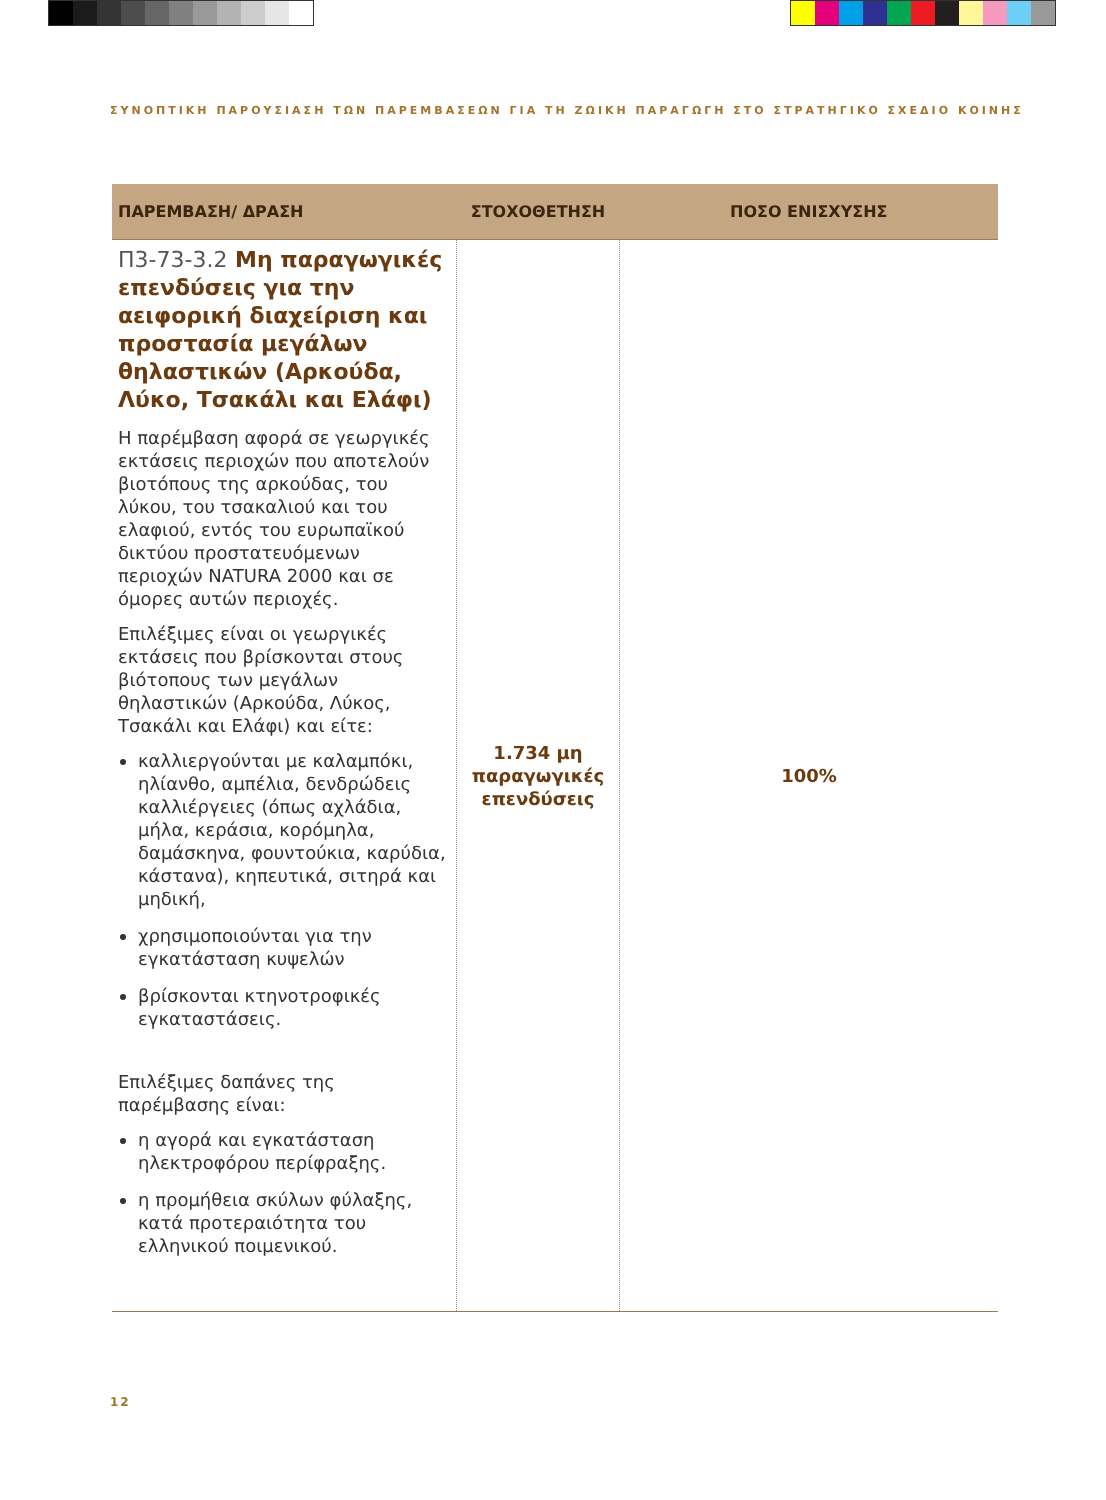ΣΥΝΟΠΤΙΚΗ ΠΑΡΟΥΣΙΑΣΗ ΤΩΝ ΠΑΡΕΜΒΑΣΕΩΝ ΓΙΑ ΤΗ ΖΩΙΚΗ ΠΑΡΑΓΩΓΗ ΣΤΟ ΣΤΡΑΤΗΓΙΚΟ ΣΧΕΔΙΟ ΚΟΙΝΗΣ
| ΠΑΡΕΜΒΑΣΗ/ ΔΡΑΣΗ | ΣΤΟΧΟΘΕΤΗΣΗ | ΠΟΣΟ ΕΝΙΣΧΥΣΗΣ |
| --- | --- | --- |
| Π3-73-3.2 Μη παραγωγικές επενδύσεις για την αειφορική διαχείριση και προστασία μεγάλων θηλαστικών (Αρκούδα, Λύκο, Τσακάλι και Ελάφι) Η παρέμβαση αφορά σε γεωργικές εκτάσεις περιοχών που αποτελούν βιοτόπους της αρκούδας, του λύκου, του τσακαλιού και του ελαφιού, εντός του ευρωπαϊκού δικτύου προστατευόμενων περιοχών NATURA 2000 και σε όμορες αυτών περιοχές. Επιλέξιμες είναι οι γεωργικές εκτάσεις που βρίσκονται στους βιότοπους των μεγάλων θηλαστικών (Αρκούδα, Λύκος, Τσακάλι και Ελάφι) και είτε: καλλιεργούνται με καλαμπόκι, ηλίανθο, αμπέλια, δενδρώδεις καλλιέργειες (όπως αχλάδια, μήλα, κεράσια, κορόμηλα, δαμάσκηνα, φουντούκια, καρύδια, κάστανα), κηπευτικά, σιτηρά και μηδική, χρησιμοποιούνται για την εγκατάσταση κυψελών βρίσκονται κτηνοτροφικές εγκαταστάσεις. Επιλέξιμες δαπάνες της παρέμβασης είναι: η αγορά και εγκατάσταση ηλεκτροφόρου περίφραξης. η προμήθεια σκύλων φύλαξης, κατά προτεραιότητα του ελληνικού ποιμενικού. | 1.734 μη παραγωγικές επενδύσεις | 100% |
12